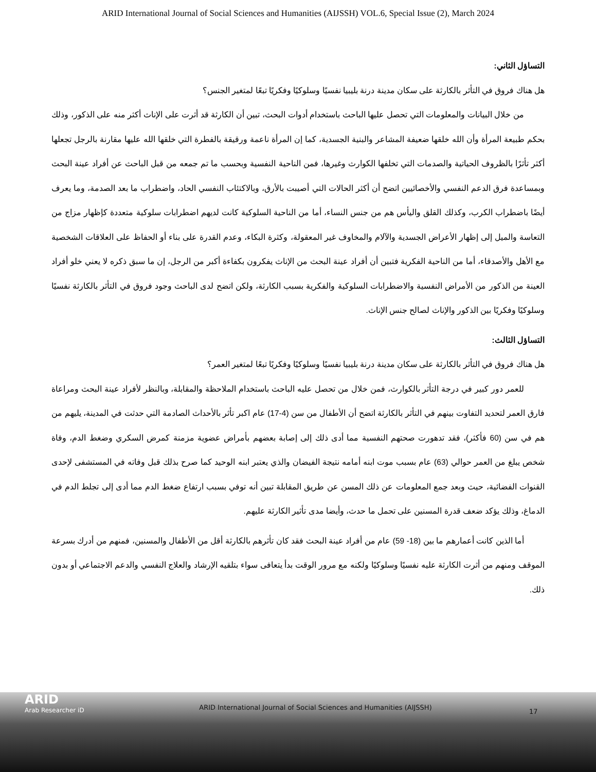ARID International Journal of Social Sciences and Humanities (AIJSSH) VOL.6, Special Issue (2), March 2024
التساؤل الثاني:
هل هناك فروق في التأثر بالكارثة على سكان مدينة درنة بليبيا نفسيًا وسلوكيًا وفكريًا تبعًا لمتغير الجنس؟
من خلال البيانات والمعلومات التي تحصل عليها الباحث باستخدام أدوات البحث، تبين أن الكارثة قد أثرت على الإناث أكثر منه على الذكور، وذلك بحكم طبيعة المرأة وأن الله خلقها ضعيفة المشاعر والبنية الجسدية، كما إن المرأة ناعمة ورقيقة بالفطرة التي خلقها الله عليها مقارنة بالرجل تجعلها أكثر تأثرًا بالظروف الحياتية والصدمات التي تخلفها الكوارث وغيرها، فمن الناحية النفسية وبحسب ما تم جمعه من قبل الباحث عن أفراد عينة البحث وبمساعدة فرق الدعم النفسي والأخصائيين اتضح أن أكثر الحالات التي أصيبت بالأرق، وبالاكتئاب النفسي الحاد، واضطراب ما بعد الصدمة، وما يعرف أيضًا باضطراب الكرب، وكذلك القلق واليأس هم من جنس النساء، أما من الناحية السلوكية كانت لديهم اضطرابات سلوكية متعددة كإظهار مزاج من التعاسة والميل إلى إظهار الأعراض الجسدية والآلام والمخاوف غير المعقولة، وكثرة البكاء، وعدم القدرة على بناء أو الحفاظ على العلاقات الشخصية مع الأهل والأصدقاء، أما من الناحية الفكرية فتبين أن أفراد عينة البحث من الإناث يفكرون بكفاءة أكبر من الرجل، إن ما سبق ذكره لا يعني خلو أفراد العينة من الذكور من الأمراض النفسية والاضطرابات السلوكية والفكرية بسبب الكارثة، ولكن اتضح لدى الباحث وجود فروق في التأثر بالكارثة نفسيًا وسلوكيًا وفكريًا بين الذكور والإناث لصالح جنس الإناث.
التساؤل الثالث:
هل هناك فروق في التأثر بالكارثة على سكان مدينة درنة بليبيا نفسيًا وسلوكيًا وفكريًا تبعًا لمتغير العمر؟
للعمر دور كبير في درجة التأثر بالكوارث، فمن خلال من تحصل عليه الباحث باستخدام الملاحظة والمقابلة، وبالنظر لأفراد عينة البحث ومراعاة فارق العمر لتحديد التفاوت بينهم في التأثر بالكارثة اتضح أن الأطفال من سن (4-17) عام اكبر تأثر بالأحداث الصادمة التي حدثت في المدينة، يليهم من هم في سن (60 فأكثر)، فقد تدهورت صحتهم النفسية مما أدى ذلك إلى إصابة بعضهم بأمراض عضوية مزمنة كمرض السكري وضغط الدم، وفاة شخص يبلغ من العمر حوالي (63) عام بسبب موت ابنه أمامه نتيجة الفيضان والذي يعتبر ابنه الوحيد كما صرح بذلك قبل وفاته في المستشفى لإحدى القنوات الفضائية، حيث وبعد جمع المعلومات عن ذلك المسن عن طريق المقابلة تبين أنه توفي بسبب ارتفاع ضغط الدم مما أدى إلى تجلط الدم في الدماغ، وذلك يؤكد ضعف قدرة المسنين على تحمل ما حدث، وأيضا مدى تأثير الكارثة عليهم.
أما الذين كانت أعمارهم ما بين (18- 59) عام من أفراد عينة البحث فقد كان تأثرهم بالكارثة أقل من الأطفال والمسنين، فمنهم من أدرك بسرعة الموقف ومنهم من أثرت الكارثة عليه نفسيًا وسلوكيًا ولكنه مع مرور الوقت بدأ يتعافى سواء بتلقيه الإرشاد والعلاج النفسي والدعم الاجتماعي أو بدون ذلك.
ARID
Arab Researcher iD
ARID International Journal of Social Sciences and Humanities (AIJSSH)
17